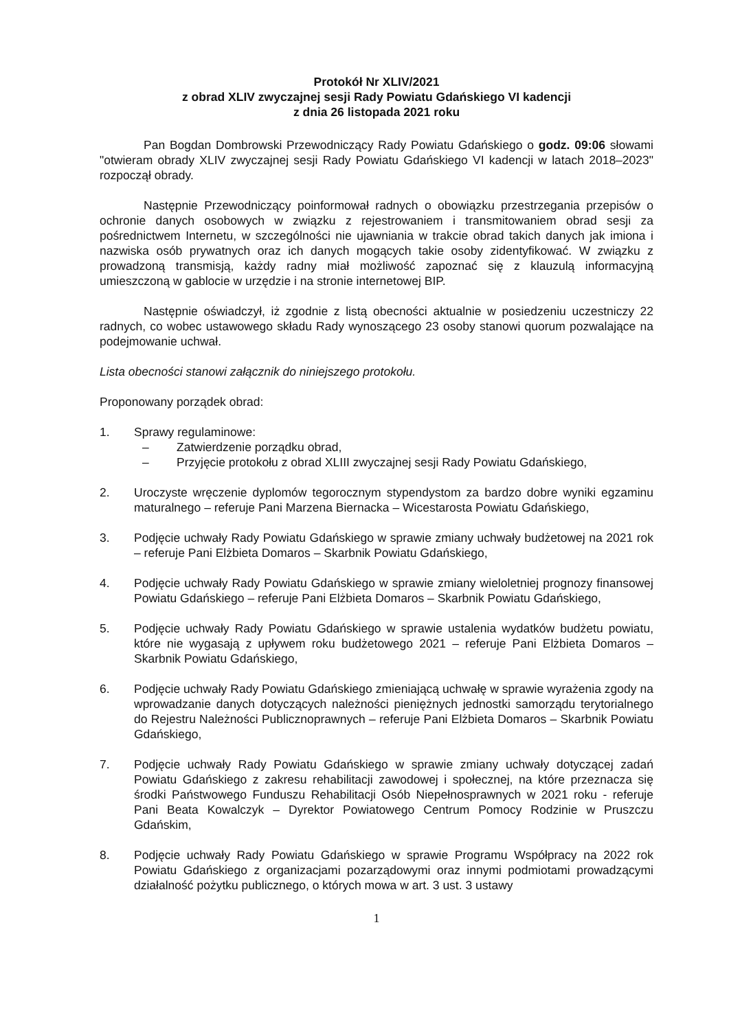Protokół Nr XLIV/2021
z obrad XLIV zwyczajnej sesji Rady Powiatu Gdańskiego VI kadencji
z dnia 26 listopada 2021 roku
Pan Bogdan Dombrowski Przewodniczący Rady Powiatu Gdańskiego o godz. 09:06 słowami "otwieram obrady XLIV zwyczajnej sesji Rady Powiatu Gdańskiego VI kadencji w latach 2018–2023" rozpoczął obrady.
Następnie Przewodniczący poinformował radnych o obowiązku przestrzegania przepisów o ochronie danych osobowych w związku z rejestrowaniem i transmitowaniem obrad sesji za pośrednictwem Internetu, w szczególności nie ujawniania w trakcie obrad takich danych jak imiona i nazwiska osób prywatnych oraz ich danych mogących takie osoby zidentyfikować. W związku z prowadzoną transmisją, każdy radny miał możliwość zapoznać się z klauzulą informacyjną umieszczoną w gablocie w urzędzie i na stronie internetowej BIP.
Następnie oświadczył, iż zgodnie z listą obecności aktualnie w posiedzeniu uczestniczy 22 radnych, co wobec ustawowego składu Rady wynoszącego 23 osoby stanowi quorum pozwalające na podejmowanie uchwał.
Lista obecności stanowi załącznik do niniejszego protokołu.
Proponowany porządek obrad:
1. Sprawy regulaminowe:
– Zatwierdzenie porządku obrad,
– Przyjęcie protokołu z obrad XLIII zwyczajnej sesji Rady Powiatu Gdańskiego,
2. Uroczyste wręczenie dyplomów tegorocznym stypendystom za bardzo dobre wyniki egzaminu maturalnego – referuje Pani Marzena Biernacka – Wicestarosta Powiatu Gdańskiego,
3. Podjęcie uchwały Rady Powiatu Gdańskiego w sprawie zmiany uchwały budżetowej na 2021 rok – referuje Pani Elżbieta Domaros – Skarbnik Powiatu Gdańskiego,
4. Podjęcie uchwały Rady Powiatu Gdańskiego w sprawie zmiany wieloletniej prognozy finansowej Powiatu Gdańskiego – referuje Pani Elżbieta Domaros – Skarbnik Powiatu Gdańskiego,
5. Podjęcie uchwały Rady Powiatu Gdańskiego w sprawie ustalenia wydatków budżetu powiatu, które nie wygasają z upływem roku budżetowego 2021 – referuje Pani Elżbieta Domaros – Skarbnik Powiatu Gdańskiego,
6. Podjęcie uchwały Rady Powiatu Gdańskiego zmieniającą uchwałę w sprawie wyrażenia zgody na wprowadzanie danych dotyczących należności pieniężnych jednostki samorządu terytorialnego do Rejestru Należności Publicznoprawnych – referuje Pani Elżbieta Domaros – Skarbnik Powiatu Gdańskiego,
7. Podjęcie uchwały Rady Powiatu Gdańskiego w sprawie zmiany uchwały dotyczącej zadań Powiatu Gdańskiego z zakresu rehabilitacji zawodowej i społecznej, na które przeznacza się środki Państwowego Funduszu Rehabilitacji Osób Niepełnosprawnych w 2021 roku - referuje Pani Beata Kowalczyk – Dyrektor Powiatowego Centrum Pomocy Rodzinie w Pruszczu Gdańskim,
8. Podjęcie uchwały Rady Powiatu Gdańskiego w sprawie Programu Współpracy na 2022 rok Powiatu Gdańskiego z organizacjami pozarządowymi oraz innymi podmiotami prowadzącymi działalność pożytku publicznego, o których mowa w art. 3 ust. 3 ustawy
1